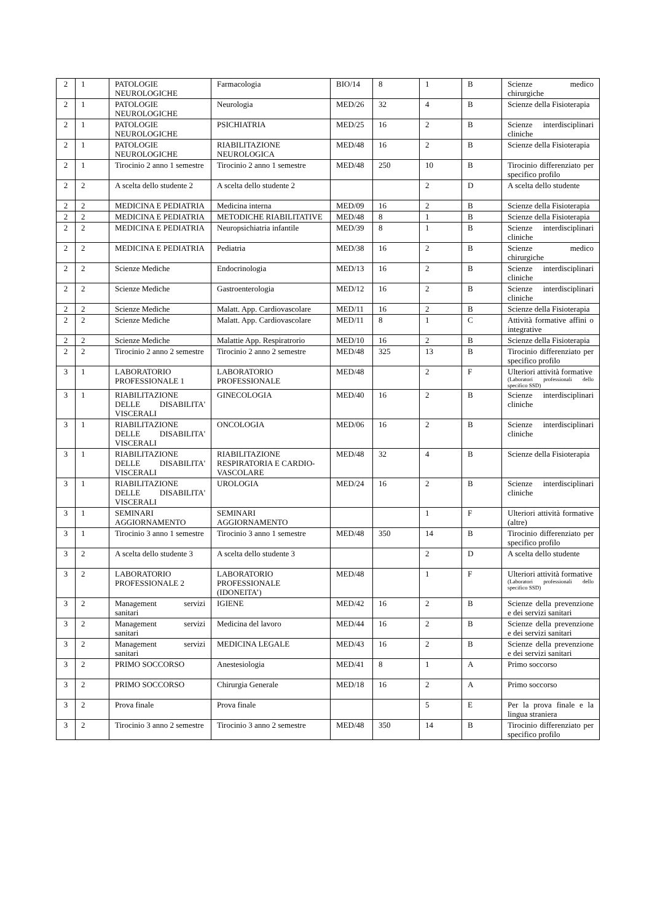| 2 | 1 | PATOLOGIE NEUROLOGICHE | Farmacologia | BIO/14 | 8 | 1 | B | Scienze medico chirurgiche |
| 2 | 1 | PATOLOGIE NEUROLOGICHE | Neurologia | MED/26 | 32 | 4 | B | Scienze della Fisioterapia |
| 2 | 1 | PATOLOGIE NEUROLOGICHE | PSICHIATRIA | MED/25 | 16 | 2 | B | Scienze interdisciplinari cliniche |
| 2 | 1 | PATOLOGIE NEUROLOGICHE | RIABILITAZIONE NEUROLOGICA | MED/48 | 16 | 2 | B | Scienze della Fisioterapia |
| 2 | 1 | Tirocinio 2 anno 1 semestre | Tirocinio 2 anno 1 semestre | MED/48 | 250 | 10 | B | Tirocinio differenziato per specifico profilo |
| 2 | 2 | A scelta dello studente 2 | A scelta dello studente 2 | | | 2 | D | A scelta dello studente |
| 2 | 2 | MEDICINA E PEDIATRIA | Medicina interna | MED/09 | 16 | 2 | B | Scienze della Fisioterapia |
| 2 | 2 | MEDICINA E PEDIATRIA | METODICHE RIABILITATIVE | MED/48 | 8 | 1 | B | Scienze della Fisioterapia |
| 2 | 2 | MEDICINA E PEDIATRIA | Neuropsichiatria infantile | MED/39 | 8 | 1 | B | Scienze interdisciplinari cliniche |
| 2 | 2 | MEDICINA E PEDIATRIA | Pediatria | MED/38 | 16 | 2 | B | Scienze medico chirurgiche |
| 2 | 2 | Scienze Mediche | Endocrinologia | MED/13 | 16 | 2 | B | Scienze interdisciplinari cliniche |
| 2 | 2 | Scienze Mediche | Gastroenterologia | MED/12 | 16 | 2 | B | Scienze interdisciplinari cliniche |
| 2 | 2 | Scienze Mediche | Malatt. App. Cardiovascolare | MED/11 | 16 | 2 | B | Scienze della Fisioterapia |
| 2 | 2 | Scienze Mediche | Malatt. App. Cardiovascolare | MED/11 | 8 | 1 | C | Attività formative affini o integrative |
| 2 | 2 | Scienze Mediche | Malattie App. Respiratrorio | MED/10 | 16 | 2 | B | Scienze della Fisioterapia |
| 2 | 2 | Tirocinio 2 anno 2 semestre | Tirocinio 2 anno 2 semestre | MED/48 | 325 | 13 | B | Tirocinio differenziato per specifico profilo |
| 3 | 1 | LABORATORIO PROFESSIONALE 1 | LABORATORIO PROFESSIONALE | MED/48 | | 2 | F | Ulteriori attività formative (Laboratori professionali dello specifico SSD) |
| 3 | 1 | RIABILITAZIONE DELLE DISABILITA' VISCERALI | GINECOLOGIA | MED/40 | 16 | 2 | B | Scienze interdisciplinari cliniche |
| 3 | 1 | RIABILITAZIONE DELLE DISABILITA' VISCERALI | ONCOLOGIA | MED/06 | 16 | 2 | B | Scienze interdisciplinari cliniche |
| 3 | 1 | RIABILITAZIONE DELLE DISABILITA' VISCERALI | RIABILITAZIONE RESPIRATORIA E CARDIO-VASCOLARE | MED/48 | 32 | 4 | B | Scienze della Fisioterapia |
| 3 | 1 | RIABILITAZIONE DELLE DISABILITA' VISCERALI | UROLOGIA | MED/24 | 16 | 2 | B | Scienze interdisciplinari cliniche |
| 3 | 1 | SEMINARI AGGIORNAMENTO | SEMINARI AGGIORNAMENTO | | | 1 | F | Ulteriori attività formative (altre) |
| 3 | 1 | Tirocinio 3 anno 1 semestre | Tirocinio 3 anno 1 semestre | MED/48 | 350 | 14 | B | Tirocinio differenziato per specifico profilo |
| 3 | 2 | A scelta dello studente 3 | A scelta dello studente 3 | | | 2 | D | A scelta dello studente |
| 3 | 2 | LABORATORIO PROFESSIONALE 2 | LABORATORIO PROFESSIONALE (IDONEITA’) | MED/48 | | 1 | F | Ulteriori attività formative (Laboratori professionali dello specifico SSD) |
| 3 | 2 | Management servizi sanitari | IGIENE | MED/42 | 16 | 2 | B | Scienze della prevenzione e dei servizi sanitari |
| 3 | 2 | Management servizi sanitari | Medicina del lavoro | MED/44 | 16 | 2 | B | Scienze della prevenzione e dei servizi sanitari |
| 3 | 2 | Management servizi sanitari | MEDICINA LEGALE | MED/43 | 16 | 2 | B | Scienze della prevenzione e dei servizi sanitari |
| 3 | 2 | PRIMO SOCCORSO | Anestesiologia | MED/41 | 8 | 1 | A | Primo soccorso |
| 3 | 2 | PRIMO SOCCORSO | Chirurgia Generale | MED/18 | 16 | 2 | A | Primo soccorso |
| 3 | 2 | Prova finale | Prova finale | | | 5 | E | Per la prova finale e la lingua straniera |
| 3 | 2 | Tirocinio 3 anno 2 semestre | Tirocinio 3 anno 2 semestre | MED/48 | 350 | 14 | B | Tirocinio differenziato per specifico profilo |